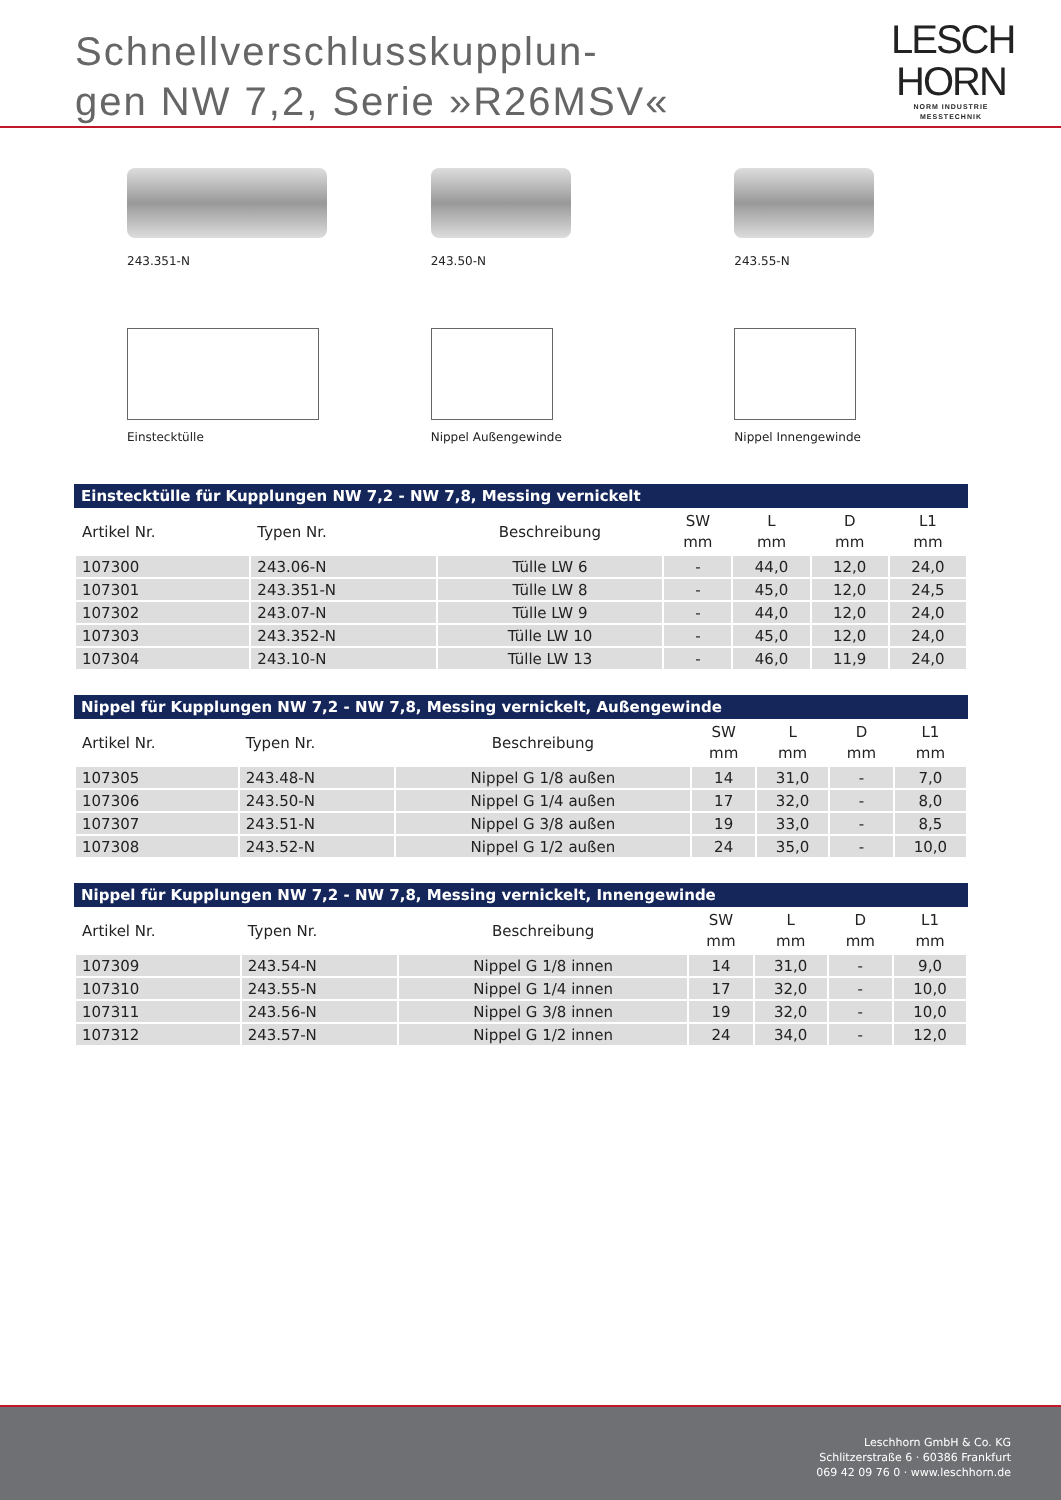Schnellverschlusskupplun-
gen NW 7,2, Serie »R26MSV«
LESCH
HORN
NORM INDUSTRIE MESSTECHNIK
243.351-N 243.50-N 243.55-N
Einstecktülle Nippel Außengewinde Nippel Innengewinde
Einstecktülle für Kupplungen NW 7,2 - NW 7,8, Messing vernickelt
| Artikel Nr. | Typen Nr. | Beschreibung | SW mm | L mm | D mm | L1 mm |
| --- | --- | --- | --- | --- | --- | --- |
| 107300 | 243.06-N | Tülle LW 6 | - | 44,0 | 12,0 | 24,0 |
| 107301 | 243.351-N | Tülle LW 8 | - | 45,0 | 12,0 | 24,5 |
| 107302 | 243.07-N | Tülle LW 9 | - | 44,0 | 12,0 | 24,0 |
| 107303 | 243.352-N | Tülle LW 10 | - | 45,0 | 12,0 | 24,0 |
| 107304 | 243.10-N | Tülle LW 13 | - | 46,0 | 11,9 | 24,0 |
Nippel für Kupplungen NW 7,2 - NW 7,8, Messing vernickelt, Außengewinde
| Artikel Nr. | Typen Nr. | Beschreibung | SW mm | L mm | D mm | L1 mm |
| --- | --- | --- | --- | --- | --- | --- |
| 107305 | 243.48-N | Nippel G 1/8 außen | 14 | 31,0 | - | 7,0 |
| 107306 | 243.50-N | Nippel G 1/4 außen | 17 | 32,0 | - | 8,0 |
| 107307 | 243.51-N | Nippel G 3/8 außen | 19 | 33,0 | - | 8,5 |
| 107308 | 243.52-N | Nippel G 1/2 außen | 24 | 35,0 | - | 10,0 |
Nippel für Kupplungen NW 7,2 - NW 7,8, Messing vernickelt, Innengewinde
| Artikel Nr. | Typen Nr. | Beschreibung | SW mm | L mm | D mm | L1 mm |
| --- | --- | --- | --- | --- | --- | --- |
| 107309 | 243.54-N | Nippel G 1/8 innen | 14 | 31,0 | - | 9,0 |
| 107310 | 243.55-N | Nippel G 1/4 innen | 17 | 32,0 | - | 10,0 |
| 107311 | 243.56-N | Nippel G 3/8 innen | 19 | 32,0 | - | 10,0 |
| 107312 | 243.57-N | Nippel G 1/2 innen | 24 | 34,0 | - | 12,0 |
Leschhorn GmbH & Co. KG
Schlitzerstraße 6 · 60386 Frankfurt
069 42 09 76 0 · www.leschhorn.de